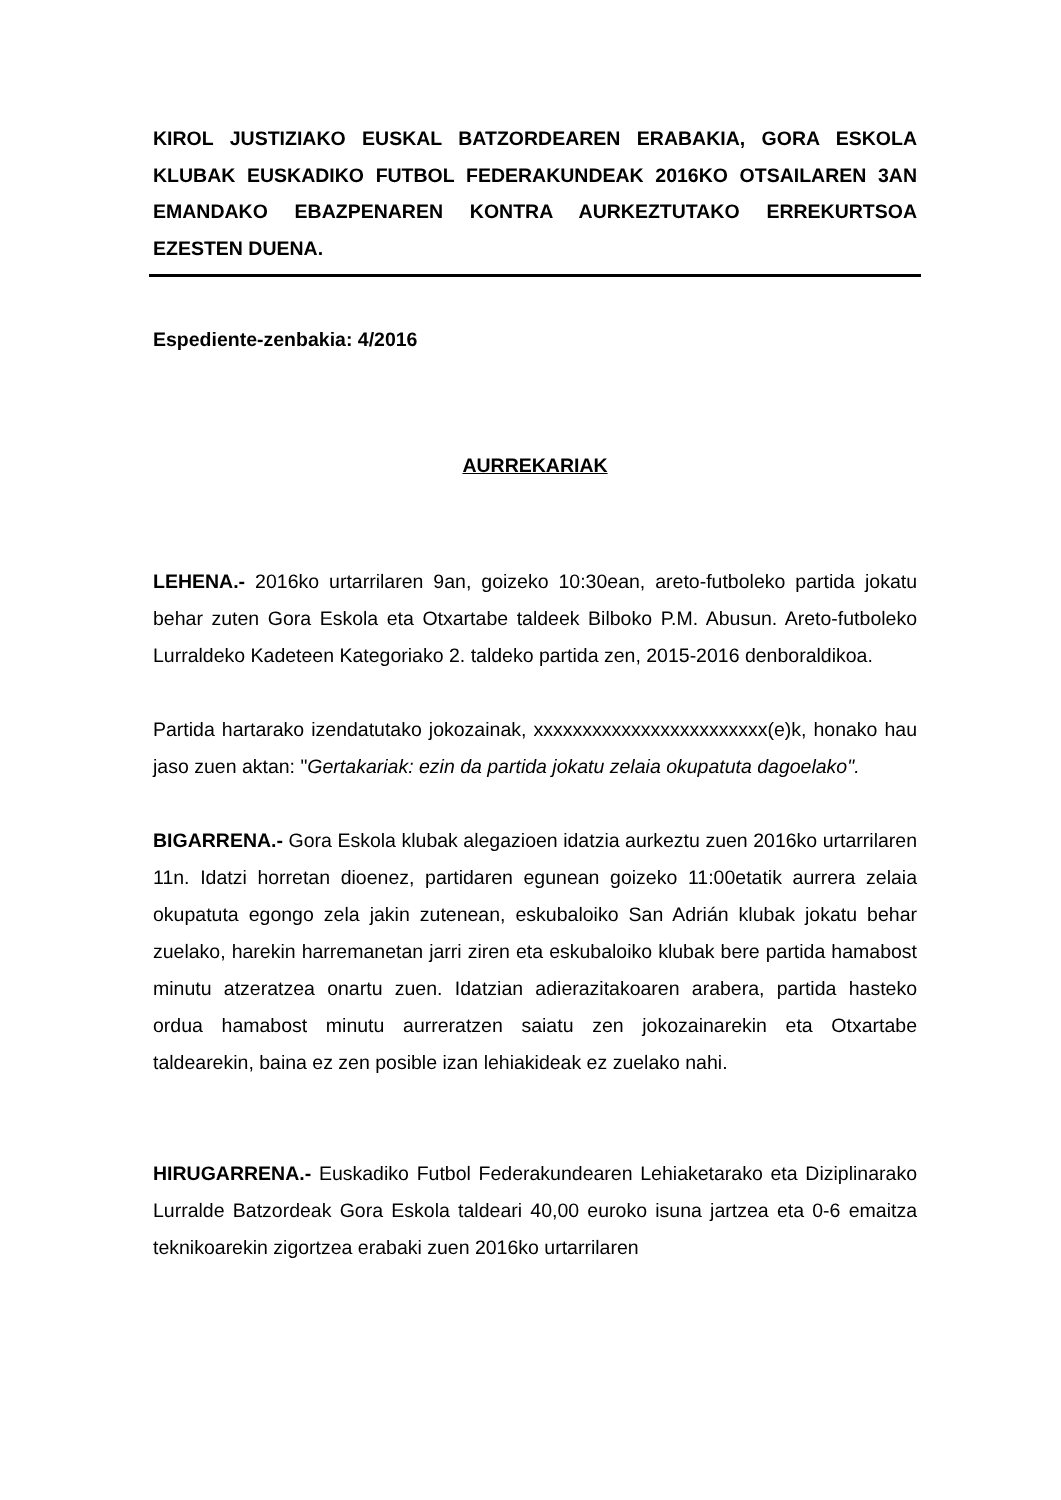KIROL JUSTIZIAKO EUSKAL BATZORDEAREN ERABAKIA, GORA ESKOLA KLUBAK EUSKADIKO FUTBOL FEDERAKUNDEAK 2016KO OTSAILAREN 3AN EMANDAKO EBAZPENAREN KONTRA AURKEZTUTAKO ERREKURTSOA EZESTEN DUENA.
Espediente-zenbakia: 4/2016
AURREKARIAK
LEHENA.- 2016ko urtarrilaren 9an, goizeko 10:30ean, areto-futboleko partida jokatu behar zuten Gora Eskola eta Otxartabe taldeek Bilboko P.M. Abusun. Areto-futboleko Lurraldeko Kadeteen Kategoriako 2. taldeko partida zen, 2015-2016 denboraldikoa.
Partida hartarako izendatutako jokozainak, xxxxxxxxxxxxxxxxxxxxxxxx(e)k, honako hau jaso zuen aktan: "Gertakariak: ezin da partida jokatu zelaia okupatuta dagoelako".
BIGARRENA.- Gora Eskola klubak alegazioen idatzia aurkeztu zuen 2016ko urtarrilaren 11n. Idatzi horretan dioenez, partidaren egunean goizeko 11:00etatik aurrera zelaia okupatuta egongo zela jakin zutenean, eskubaloiko San Adrián klubak jokatu behar zuelako, harekin harremanetan jarri ziren eta eskubaloiko klubak bere partida hamabost minutu atzeratzea onartu zuen. Idatzian adierazitakoaren arabera, partida hasteko ordua hamabost minutu aurreratzen saiatu zen jokozainarekin eta Otxartabe taldearekin, baina ez zen posible izan lehiakideak ez zuelako nahi.
HIRUGARRENA.- Euskadiko Futbol Federakundearen Lehiaketarako eta Diziplinarako Lurralde Batzordeak Gora Eskola taldeari 40,00 euroko isuna jartzea eta 0-6 emaitza teknikoarekin zigortzea erabaki zuen 2016ko urtarrilaren